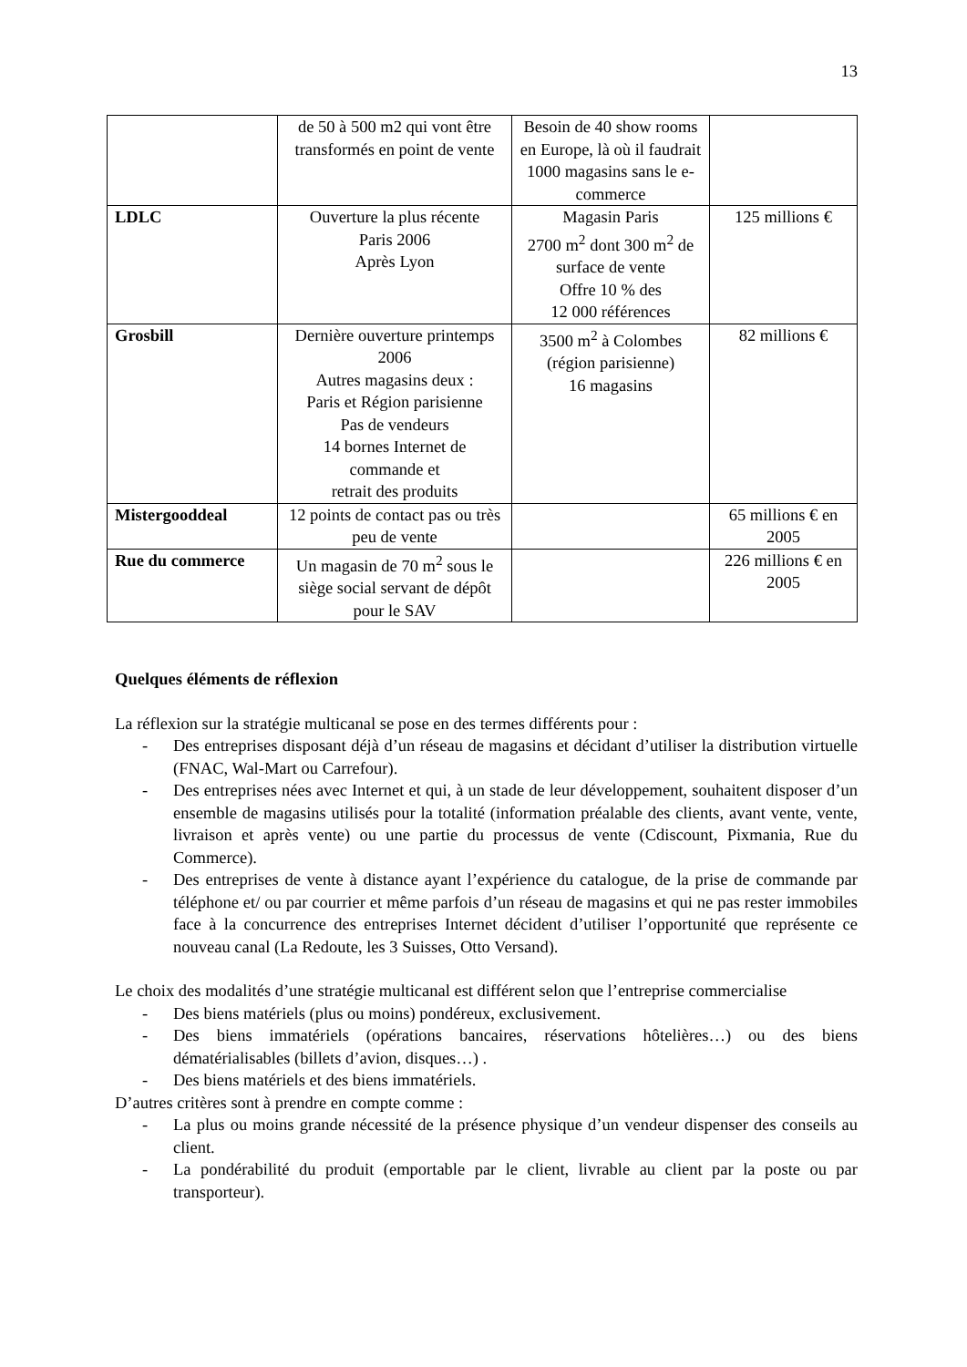13
| | de 50 à 500 m2 qui vont être transformés en point de vente | Besoin de 40 show rooms en Europe, là où il faudrait 1000 magasins sans le e-commerce | |
| LDLC | Ouverture la plus récente Paris 2006 Après Lyon | Magasin Paris 2700 m<sup>2</sup> dont 300 m<sup>2</sup> de surface de vente Offre 10 % des 12 000 références | 125 millions € |
| Grosbill | Dernière ouverture printemps 2006 Autres magasins deux : Paris et Région parisienne Pas de vendeurs 14 bornes Internet de commande et retrait des produits | 3500 m<sup>2</sup> à Colombes (région parisienne) 16 magasins | 82 millions € |
| Mistergooddeal | 12 points de contact pas ou très peu de vente | | 65 millions € en 2005 |
| Rue du commerce | Un magasin de 70 m<sup>2</sup> sous le siège social servant de dépôt pour le SAV | | 226 millions € en 2005 |
Quelques éléments de réflexion
La réflexion sur la stratégie multicanal se pose en des termes différents pour :
- Des entreprises disposant déjà d’un réseau de magasins et décidant d’utiliser la distribution virtuelle (FNAC, Wal-Mart ou Carrefour).
- Des entreprises nées avec Internet et qui, à un stade de leur développement, souhaitent disposer d’un ensemble de magasins utilisés pour la totalité (information préalable des clients, avant vente, vente, livraison et après vente) ou une partie du processus de vente (Cdiscount, Pixmania, Rue du Commerce).
- Des entreprises de vente à distance ayant l’expérience du catalogue, de la prise de commande par téléphone et/ ou par courrier et même parfois d’un réseau de magasins et qui ne pas rester immobiles face à la concurrence des entreprises Internet décident d’utiliser l’opportunité que représente ce nouveau canal (La Redoute, les 3 Suisses, Otto Versand).
Le choix des modalités d’une stratégie multicanal est différent selon que l’entreprise commercialise
- Des biens matériels (plus ou moins) pondéreux, exclusivement.
- Des biens immatériels (opérations bancaires, réservations hôtelières…) ou des biens dématérialisables (billets d’avion, disques…) .
- Des biens matériels et des biens immatériels.
D’autres critères sont à prendre en compte comme :
- La plus ou moins grande nécessité de la présence physique d’un vendeur dispenser des conseils au client.
- La pondérabilité du produit (emportable par le client, livrable au client par la poste ou par transporteur).